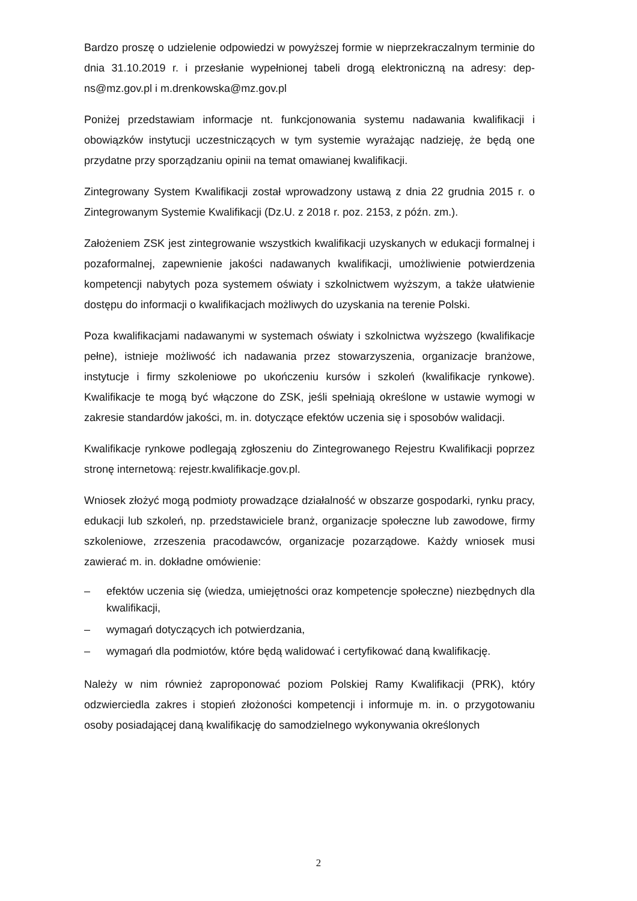Bardzo proszę o udzielenie odpowiedzi w powyższej formie w nieprzekraczalnym terminie do dnia 31.10.2019 r. i przesłanie wypełnionej tabeli drogą elektroniczną na adresy: dep-ns@mz.gov.pl i m.drenkowska@mz.gov.pl
Poniżej przedstawiam informacje nt. funkcjonowania systemu nadawania kwalifikacji i obowiązków instytucji uczestniczących w tym systemie wyrażając nadzieję, że będą one przydatne przy sporządzaniu opinii na temat omawianej kwalifikacji.
Zintegrowany System Kwalifikacji został wprowadzony ustawą z dnia 22 grudnia 2015 r. o Zintegrowanym Systemie Kwalifikacji (Dz.U. z 2018 r. poz. 2153, z późn. zm.).
Założeniem ZSK jest zintegrowanie wszystkich kwalifikacji uzyskanych w edukacji formalnej i pozaformalnej, zapewnienie jakości nadawanych kwalifikacji, umożliwienie potwierdzenia kompetencji nabytych poza systemem oświaty i szkolnictwem wyższym, a także ułatwienie dostępu do informacji o kwalifikacjach możliwych do uzyskania na terenie Polski.
Poza kwalifikacjami nadawanymi w systemach oświaty i szkolnictwa wyższego (kwalifikacje pełne), istnieje możliwość ich nadawania przez stowarzyszenia, organizacje branżowe, instytucje i firmy szkoleniowe po ukończeniu kursów i szkoleń (kwalifikacje rynkowe). Kwalifikacje te mogą być włączone do ZSK, jeśli spełniają określone w ustawie wymogi w zakresie standardów jakości, m. in. dotyczące efektów uczenia się i sposobów walidacji.
Kwalifikacje rynkowe podlegają zgłoszeniu do Zintegrowanego Rejestru Kwalifikacji poprzez stronę internetową: rejestr.kwalifikacje.gov.pl.
Wniosek złożyć mogą podmioty prowadzące działalność w obszarze gospodarki, rynku pracy, edukacji lub szkoleń, np. przedstawiciele branż, organizacje społeczne lub zawodowe, firmy szkoleniowe, zrzeszenia pracodawców, organizacje pozarządowe. Każdy wniosek musi zawierać m. in. dokładne omówienie:
– efektów uczenia się (wiedza, umiejętności oraz kompetencje społeczne) niezbędnych dla kwalifikacji,
– wymagań dotyczących ich potwierdzania,
– wymagań dla podmiotów, które będą walidować i certyfikować daną kwalifikację.
Należy w nim również zaproponować poziom Polskiej Ramy Kwalifikacji (PRK), który odzwierciedla zakres i stopień złożoności kompetencji i informuje m. in. o przygotowaniu osoby posiadającej daną kwalifikację do samodzielnego wykonywania określonych
2